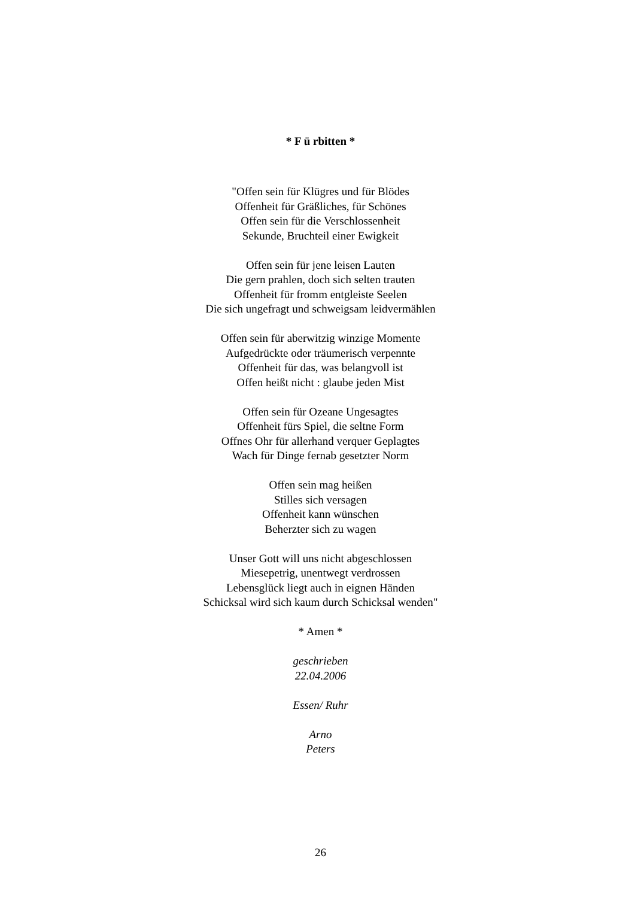* F ü rbitten *
"Offen sein für Klügres und für Blödes
Offenheit für Gräßliches, für Schönes
Offen sein für die Verschlossenheit
Sekunde, Bruchteil einer Ewigkeit
Offen sein für jene leisen Lauten
Die gern prahlen, doch sich selten trauten
Offenheit für fromm entgleiste Seelen
Die sich ungefragt und schweigsam leidvermählen
Offen sein für aberwitzig winzige Momente
Aufgedrückte oder träumerisch verpennte
Offenheit für das, was belangvoll ist
Offen heißt nicht : glaube jeden Mist
Offen sein für Ozeane Ungesagtes
Offenheit fürs Spiel, die seltne Form
Offnes Ohr für allerhand verquer Geplagtes
Wach für Dinge fernab gesetzter Norm
Offen sein mag heißen
Stilles sich versagen
Offenheit kann wünschen
Beherzter sich zu wagen
Unser Gott will uns nicht abgeschlossen
Miesepetrig, unentwegt verdrossen
Lebensglück liegt auch in eignen Händen
Schicksal wird sich kaum durch Schicksal wenden"
* Amen *
geschrieben
22.04.2006
Essen/ Ruhr
Arno
Peters
26